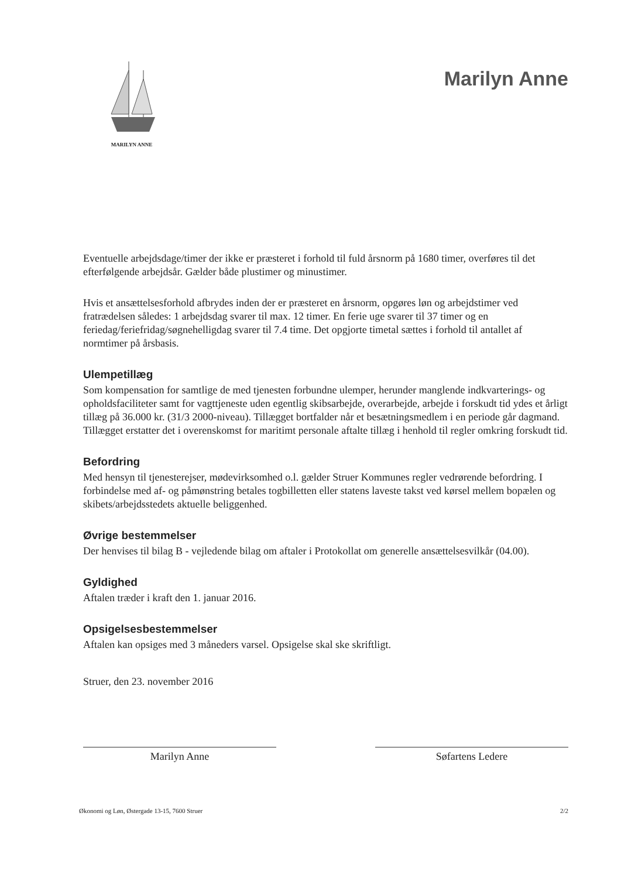MARILYN ANNE
Marilyn Anne
Eventuelle arbejdsdage/timer der ikke er præsteret i forhold til fuld årsnorm på 1680 timer, overføres til det efterfølgende arbejdsår. Gælder både plustimer og minustimer.
Hvis et ansættelsesforhold afbrydes inden der er præsteret en årsnorm, opgøres løn og arbejdstimer ved fratrædelsen således: 1 arbejdsdag svarer til max. 12 timer. En ferie uge svarer til 37 timer og en feriedag/feriefridag/søgnehelligdag svarer til 7.4 time. Det opgjorte timetal sættes i forhold til antallet af normtimer på årsbasis.
Ulempetillæg
Som kompensation for samtlige de med tjenesten forbundne ulemper, herunder manglende indkvarterings- og opholdsfaciliteter samt for vagttjeneste uden egentlig skibsarbejde, overarbejde, arbejde i forskudt tid ydes et årligt tillæg på 36.000 kr. (31/3 2000-niveau). Tillægget bortfalder når et besætningsmedlem i en periode går dagmand. Tillægget erstatter det i overenskomst for maritimt personale aftalte tillæg i henhold til regler omkring forskudt tid.
Befordring
Med hensyn til tjenesterejser, mødevirksomhed o.l. gælder Struer Kommunes regler vedrørende befordring. I forbindelse med af- og påmønstring betales togbilletten eller statens laveste takst ved kørsel mellem bopælen og skibets/arbejdsstedets aktuelle beliggenhed.
Øvrige bestemmelser
Der henvises til bilag B - vejledende bilag om aftaler i Protokollat om generelle ansættelsesvilkår (04.00).
Gyldighed
Aftalen træder i kraft den 1. januar 2016.
Opsigelsesbestemmelser
Aftalen kan opsiges med 3 måneders varsel. Opsigelse skal ske skriftligt.
Struer, den 23. november 2016
Marilyn Anne Søfartens Ledere
Økonomi og Løn, Østergade 13-15, 7600 Struer 2/2